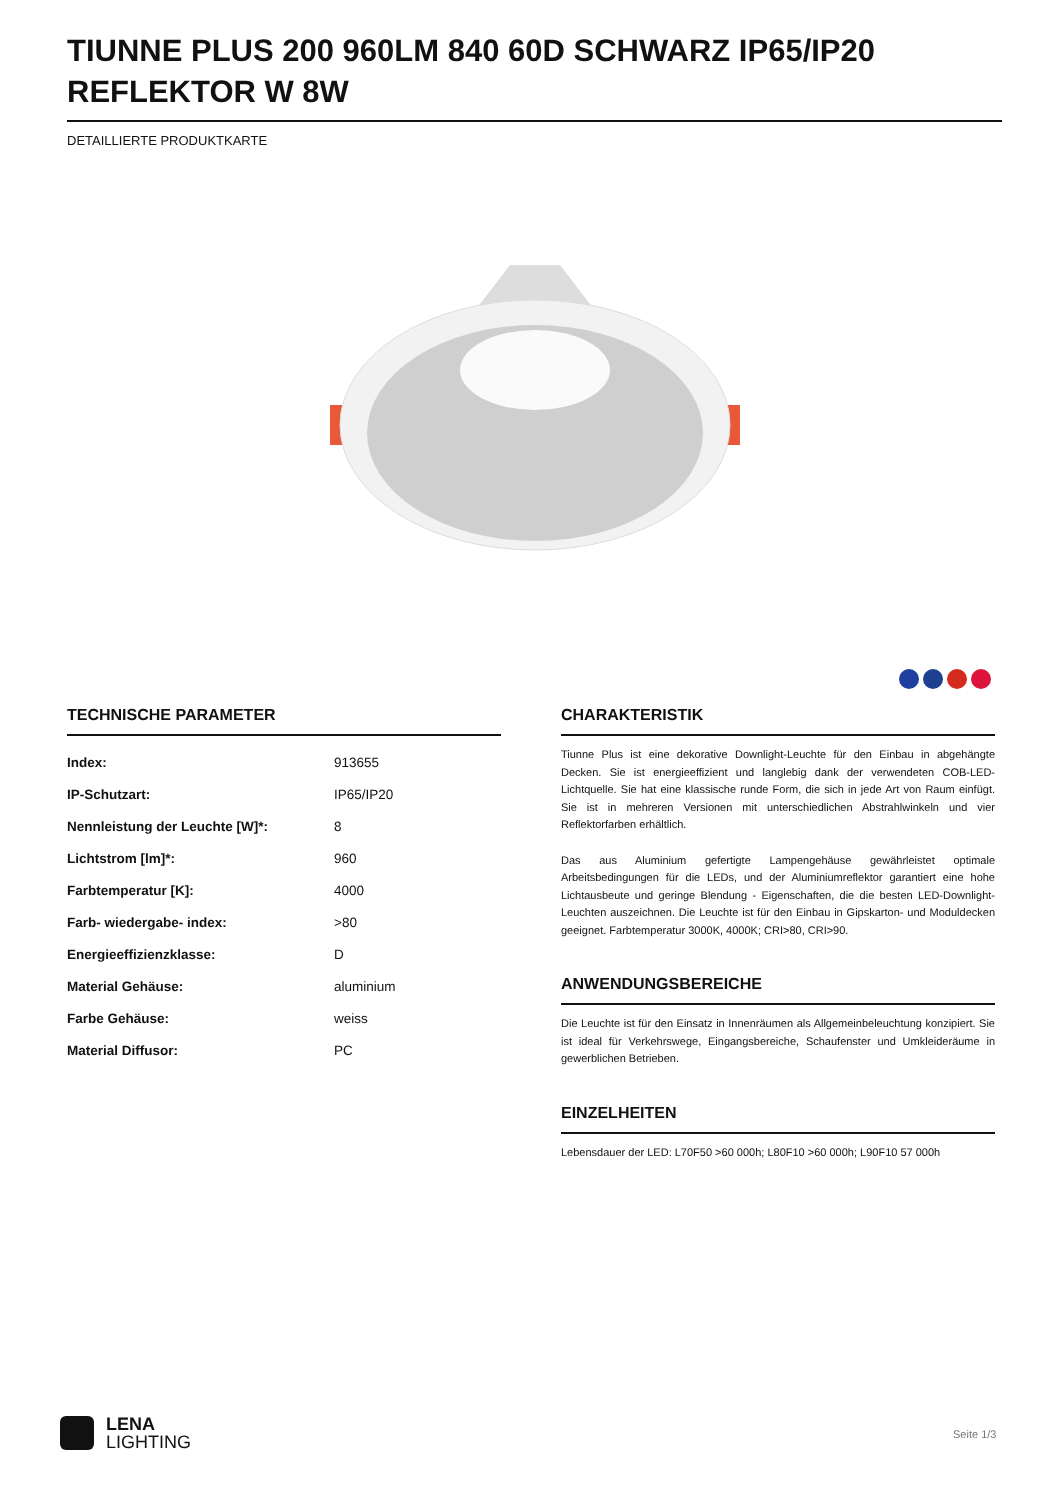TIUNNE PLUS 200 960LM 840 60D SCHWARZ IP65/IP20 REFLEKTOR W 8W
DETAILLIERTE PRODUKTKARTE
TECHNISCHE PARAMETER
| Index: | 913655 |
| IP-Schutzart: | IP65/IP20 |
| Nennleistung der Leuchte [W]*: | 8 |
| Lichtstrom [lm]*: | 960 |
| Farbtemperatur [K]: | 4000 |
| Farb- wiedergabe- index: | >80 |
| Energieeffizienzklasse: | D |
| Material Gehäuse: | aluminium |
| Farbe Gehäuse: | weiss |
| Material Diffusor: | PC |
CHARAKTERISTIK
Tiunne Plus ist eine dekorative Downlight-Leuchte für den Einbau in abgehängte Decken. Sie ist energieeffizient und langlebig dank der verwendeten COB-LED-Lichtquelle. Sie hat eine klassische runde Form, die sich in jede Art von Raum einfügt. Sie ist in mehreren Versionen mit unterschiedlichen Abstrahlwinkeln und vier Reflektorfarben erhältlich.
Das aus Aluminium gefertigte Lampengehäuse gewährleistet optimale Arbeitsbedingungen für die LEDs, und der Aluminiumreflektor garantiert eine hohe Lichtausbeute und geringe Blendung - Eigenschaften, die die besten LED-Downlight-Leuchten auszeichnen. Die Leuchte ist für den Einbau in Gipskarton- und Moduldecken geeignet. Farbtemperatur 3000K, 4000K; CRI>80, CRI>90.
ANWENDUNGSBEREICHE
Die Leuchte ist für den Einsatz in Innenräumen als Allgemeinbeleuchtung konzipiert. Sie ist ideal für Verkehrswege, Eingangsbereiche, Schaufenster und Umkleideräume in gewerblichen Betrieben.
EINZELHEITEN
Lebensdauer der LED: L70F50 >60 000h; L80F10 >60 000h; L90F10 57 000h
LENA
LIGHTING
Seite 1/3